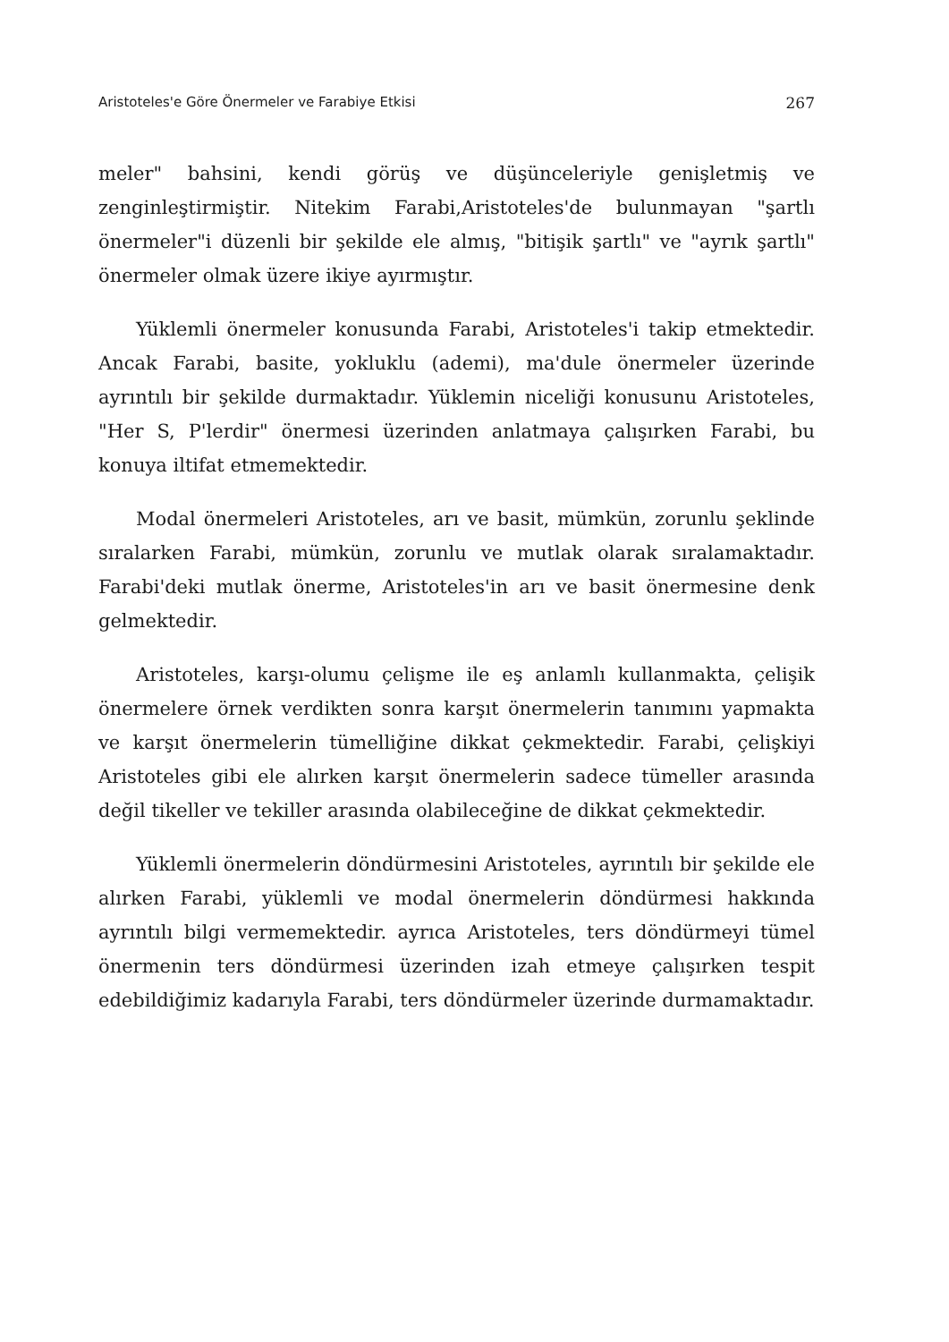Aristoteles'e Göre Önermeler ve Farabiye Etkisi 267
meler" bahsini, kendi görüş ve düşünceleriyle genişletmiş ve zenginleştirmiştir. Nitekim Farabi,Aristoteles'de bulunmayan "şartlı önermeler"i düzenli bir şekilde ele almış, "bitişik şartlı" ve "ayrık şartlı" önermeler olmak üzere ikiye ayırmıştır.
Yüklemli önermeler konusunda Farabi, Aristoteles'i takip etmektedir. Ancak Farabi, basite, yokluklu (ademi), ma'dule önermeler üzerinde ayrıntılı bir şekilde durmaktadır. Yüklemin niceliği konusunu Aristoteles, "Her S, P'lerdir" önermesi üzerinden anlatmaya çalışırken Farabi, bu konuya iltifat etmemektedir.
Modal önermeleri Aristoteles, arı ve basit, mümkün, zorunlu şeklinde sıralarken Farabi, mümkün, zorunlu ve mutlak olarak sıralamaktadır. Farabi'deki mutlak önerme, Aristoteles'in arı ve basit önermesine denk gelmektedir.
Aristoteles, karşı-olumu çelişme ile eş anlamlı kullanmakta, çelişik önermelere örnek verdikten sonra karşıt önermelerin tanımını yapmakta ve karşıt önermelerin tümelliğine dikkat çekmektedir. Farabi, çelişkiyi Aristoteles gibi ele alırken karşıt önermelerin sadece tümeller arasında değil tikeller ve tekiller arasında olabileceğine de dikkat çekmektedir.
Yüklemli önermelerin döndürmesini Aristoteles, ayrıntılı bir şekilde ele alırken Farabi, yüklemli ve modal önermelerin döndürmesi hakkında ayrıntılı bilgi vermemektedir. ayrıca Aristoteles, ters döndürmeyi tümel önermenin ters döndürmesi üzerinden izah etmeye çalışırken tespit edebildiğimiz kadarıyla Farabi, ters döndürmeler üzerinde durmamaktadır.